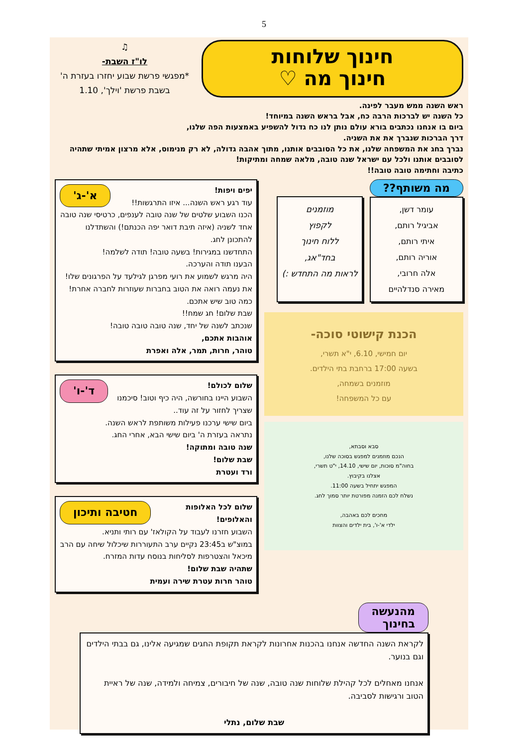5
חינוך שלוחות
חינוך מה ♡
♫
לו"ז השבת-
*מפגשי פרשת שבוע יחזרו בעזרת ה' בשבת פרשת 'וילך', 1.10
ראש השנה ממש מעבר לפינה.
כל השנה יש לברכות הרבה כח, אבל בראש השנה במיוחד!
ביום בו אנחנו נכתבים בורא עולם נותן לנו כח גדול להשפיע באמצעות הפה שלנו,
דרך הברכות שנברך את את השניה.
נברך בחג את המשפחה שלנו, את כל הסובבים אותנו, מתוך אהבה גדולה, לא רק מנימוס, אלא מרצון אמיתי שתהיה לסובבים אותנו ולכל עם ישראל שנה טובה, מלאה שמחה ומתיקות!
כתיבה וחתימה טובה טובה!!
מה משותף??
עומר דשן,
אביגיל רותם,
איתי רותם,
אוריה רותם,
אלה חרובי,
מאירה סנדלהיים
מוזמנים
לקפוץ
ללוח חינוך
בחד"אג,
לראות מה התחדש :)
הכנת קישוטי סוכה-
יום חמישי, 6.10, י"א תשרי,
בשעה 17:00 ברחבת בתי הילדים.
מוזמנים בשמחה,
עם כל המשפחה!
סבא וסבתא,
הנכם מוזמנים למפגש בסוכה שלנו,
בחוה"מ סוכות, יום שישי, 14.10, י"ט תשרי,
אצלנו בקיבוץ.
המפגש יתחיל בשעה 11:00.
נשלח לכם הזמנה מפורטת יותר סמוך לחג.
מחכים לכם באהבה,
ילדי א'-ו', בית ילדים והצוות
א'-ג' יפים ויפות!
עוד רגע ראש השנה... איזו התרגשות!!
הכנו השבוע שלטים של שנה טובה לענפים, כרטיסי שנה טובה אחד לשניה (איזה תיבת דואר יפה הכנתם!) והשתדלנו להתכונן לחג.
התחדשנו במגירות! בשעה טובה! תודה לשלמה!
הבענו תודה והערכה.
היה מרגש לשמוע את רועי מפרגן לגילעד על הפרגונים שלו!
את נעמה רואה את הטוב בחברות שעוזרות לחברה אחרת!
כמה טוב שיש אתכם.
שבת שלום! חג שמח!!
שנכתב לשנה של יחד, שנה טובה טובה טובה!
אוהבות אתכם,
טוהר, חרות, תמר, אלה ואפרת
ד'-ו' שלום לכולם!
השבוע היינו בחורשה, היה כיף וטוב! סיכמנו שצריך לחזור על זה עוד..
ביום שישי ערכנו פעילות משותפת לראש השנה.
נתראה בעזרת ה' ביום שישי הבא, אחרי החג.
שנה טובה ומתוקה!
שבת שלום!
ורד ועטרת
חטיבה ותיכון שלום לכל האלופות והאלופים!
השבוע חזרנו לעבוד על הקולאז' עם רותי ותניא.
במוצ"ש ב23:45 נקיים ערב התעוררות שיכלול שיחה עם הרב מיכאל והצטרפות לסליחות בנוסח עדות המזרח.
שתהיה שבת שלום!
טוהר חרות עטרת שירה ועמית
מהנעשה
בחינוך
לקראת השנה החדשה אנחנו בהכנות אחרונות לקראת תקופת החגים שמגיעה אלינו, גם בבתי הילדים וגם בנוער.
אנחנו מאחלים לכל קהילת שלוחות שנה טובה, שנה של חיבורים, צמיחה ולמידה, שנה של ראיית הטוב ורגישות לסביבה.
שבת שלום, נתלי